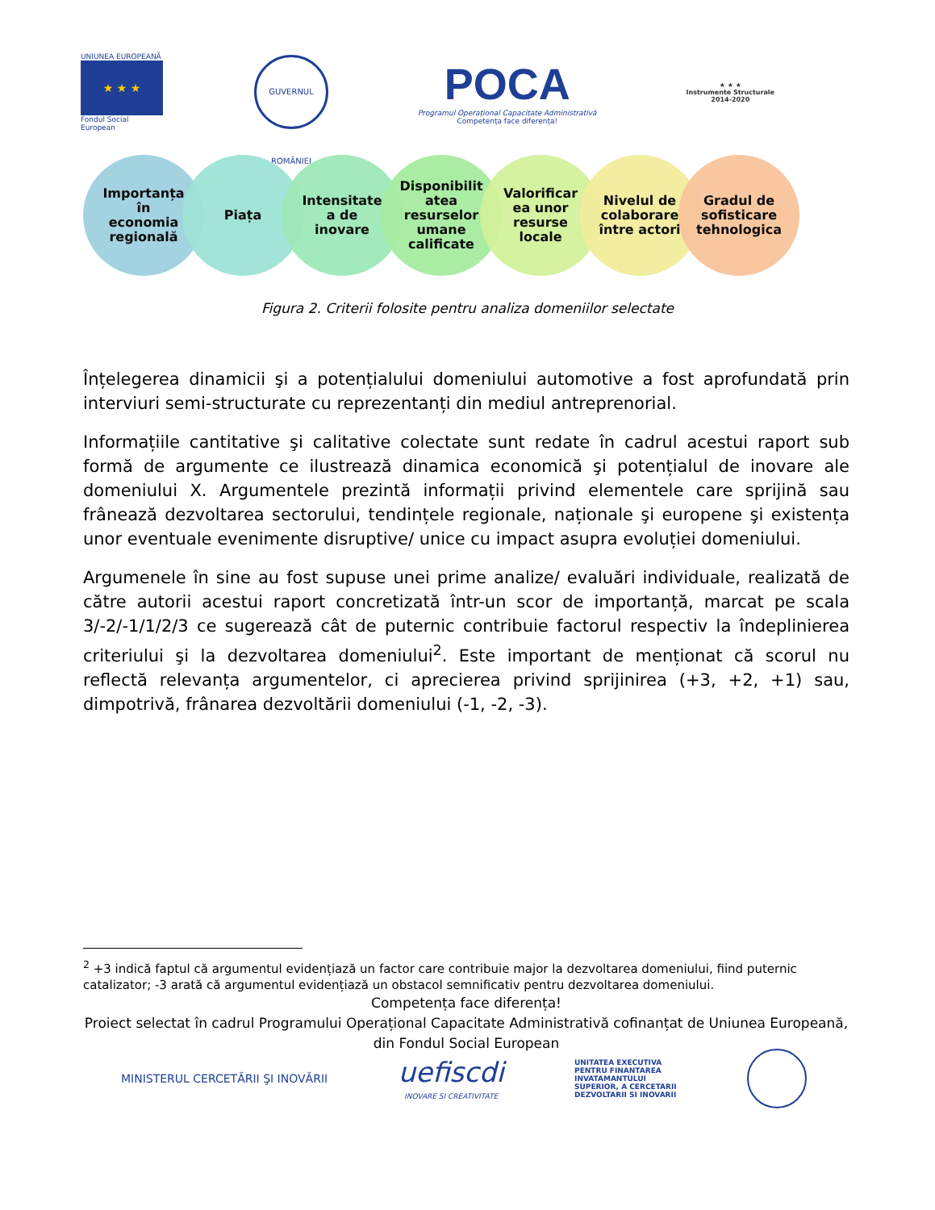UNIUNEA EUROPEANĂ
★ ★ ★
Fondul Social European
GUVERNUL ROMÂNIEI
POCA
Programul Operațional Capacitate Administrativă
Competența face diferența!
★ ★ ★
Instrumente Structurale
2014-2020
Importanța
în
economia
regională
Piața Intensitate
a de
inovare
Disponibilit
atea
resurselor
umane
calificate
Valorificar
ea unor
resurse
locale
Nivelul de
colaborare
între actori
Gradul de
sofisticare
tehnologica
Figura 2. Criterii folosite pentru analiza domeniilor selectate
Înțelegerea dinamicii şi a potențialului domeniului automotive a fost aprofundată prin interviuri semi-structurate cu reprezentanți din mediul antreprenorial.
Informațiile cantitative şi calitative colectate sunt redate în cadrul acestui raport sub formă de argumente ce ilustrează dinamica economică şi potențialul de inovare ale domeniului X. Argumentele prezintă informații privind elementele care sprijină sau frânează dezvoltarea sectorului, tendințele regionale, naționale şi europene şi existența unor eventuale evenimente disruptive/ unice cu impact asupra evoluției domeniului.
Argumenele în sine au fost supuse unei prime analize/ evaluări individuale, realizată de către autorii acestui raport concretizată într-un scor de importanță, marcat pe scala 3/-2/-1/1/2/3 ce sugerează cât de puternic contribuie factorul respectiv la îndeplinierea criteriului şi la dezvoltarea domeniului<sup>2</sup>. Este important de menționat că scorul nu reflectă relevanța argumentelor, ci aprecierea privind sprijinirea (+3, +2, +1) sau, dimpotrivă, frânarea dezvoltării domeniului (-1, -2, -3).
<sup>2</sup> +3 indică faptul că argumentul evidențiază un factor care contribuie major la dezvoltarea domeniului, fiind puternic catalizator; -3 arată că argumentul evidențiază un obstacol semnificativ pentru dezvoltarea domeniului.
Competența face diferența!
Proiect selectat în cadrul Programului Operațional Capacitate Administrativă cofinanțat de Uniunea Europeană, din Fondul Social European
MINISTERUL CERCETĂRII ŞI INOVĂRII
uefiscdi
INOVARE SI CREATIVITATE
UNITATEA EXECUTIVA
PENTRU FINANTAREA
INVATAMANTULUI
SUPERIOR, A CERCETARII
DEZVOLTARII SI INOVARII